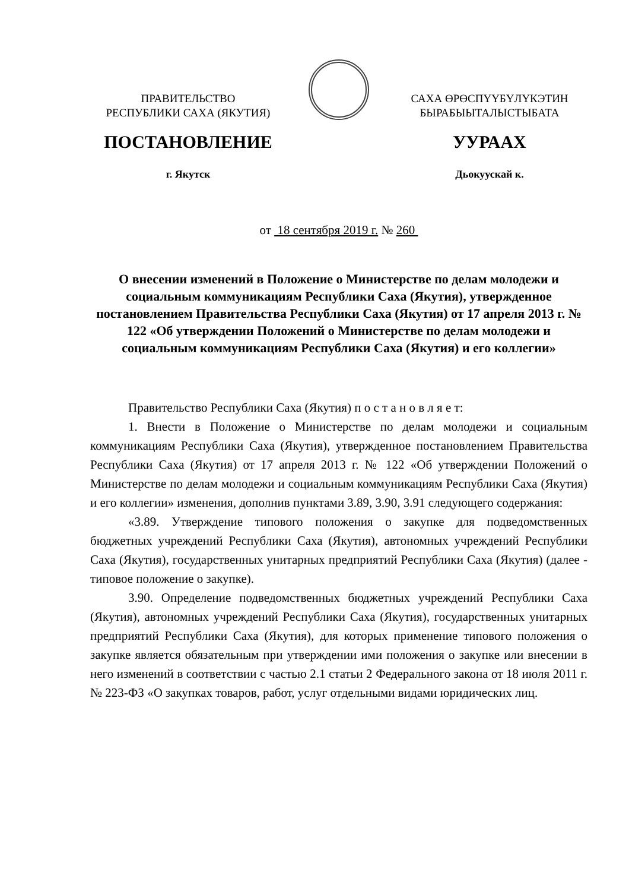ПРАВИТЕЛЬСТВО
РЕСПУБЛИКИ САХА (ЯКУТИЯ)
САХА ӨРӨСПҮҮБҮЛҮКЭТИН
БЫРАБЫЫТАЛЫСТЫБАТА
ПОСТАНОВЛЕНИЕ
г. Якутск
УУРААХ
Дьокуускай к.
от 18 сентября 2019 г. № 260
О внесении изменений в Положение о Министерстве по делам молодежи и социальным коммуникациям Республики Саха (Якутия), утвержденное постановлением Правительства Республики Саха (Якутия) от 17 апреля 2013 г. № 122 «Об утверждении Положений о Министерстве по делам молодежи и социальным коммуникациям Республики Саха (Якутия) и его коллегии»
Правительство Республики Саха (Якутия) п о с т а н о в л я е т:
1. Внести в Положение о Министерстве по делам молодежи и социальным коммуникациям Республики Саха (Якутия), утвержденное постановлением Правительства Республики Саха (Якутия) от 17 апреля 2013 г. № 122 «Об утверждении Положений о Министерстве по делам молодежи и социальным коммуникациям Республики Саха (Якутия) и его коллегии» изменения, дополнив пунктами 3.89, 3.90, 3.91 следующего содержания:
«3.89. Утверждение типового положения о закупке для подведомственных бюджетных учреждений Республики Саха (Якутия), автономных учреждений Республики Саха (Якутия), государственных унитарных предприятий Республики Саха (Якутия) (далее - типовое положение о закупке).
3.90. Определение подведомственных бюджетных учреждений Республики Саха (Якутия), автономных учреждений Республики Саха (Якутия), государственных унитарных предприятий Республики Саха (Якутия), для которых применение типового положения о закупке является обязательным при утверждении ими положения о закупке или внесении в него изменений в соответствии с частью 2.1 статьи 2 Федерального закона от 18 июля 2011 г. № 223-ФЗ «О закупках товаров, работ, услуг отдельными видами юридических лиц.